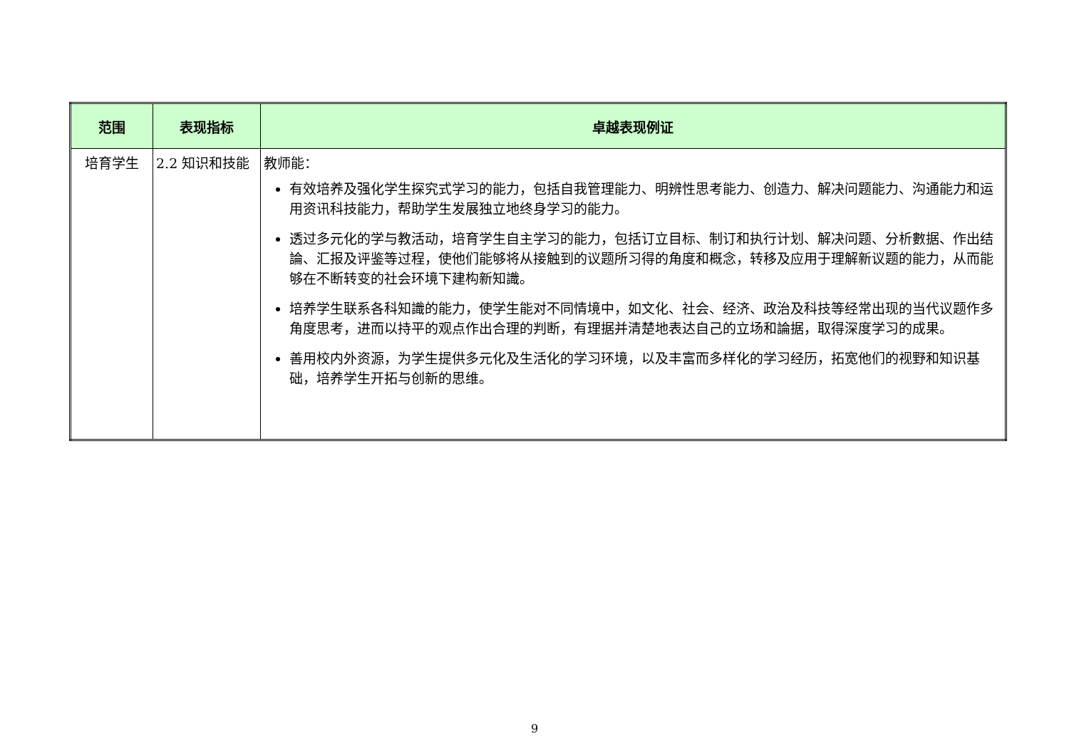| 范围 | 表现指标 | 卓越表现例证 |
| --- | --- | --- |
| 培育学生 | 2.2 知识和技能 | 教师能： 有效培养及强化学生探究式学习的能力，包括自我管理能力、明辨性思考能力、创造力、解决问题能力、沟通能力和运用资讯科技能力，帮助学生发展独立地终身学习的能力。 透过多元化的学与教活动，培育学生自主学习的能力，包括订立目标、制订和执行计划、解决问题、分析數据、作出结論、汇报及评鉴等过程，使他们能够将从接触到的议题所习得的角度和概念，转移及应用于理解新议题的能力，从而能够在不断转变的社会环境下建构新知識。 培养学生联系各科知識的能力，使学生能对不同情境中，如文化、社会、经济、政治及科技等经常出现的当代议题作多角度思考，进而以持平的观点作出合理的判断，有理据并清楚地表达自己的立场和論据，取得深度学习的成果。 善用校内外资源，为学生提供多元化及生活化的学习环境，以及丰富而多样化的学习经历，拓宽他们的视野和知识基础，培养学生开拓与创新的思维。 |
9